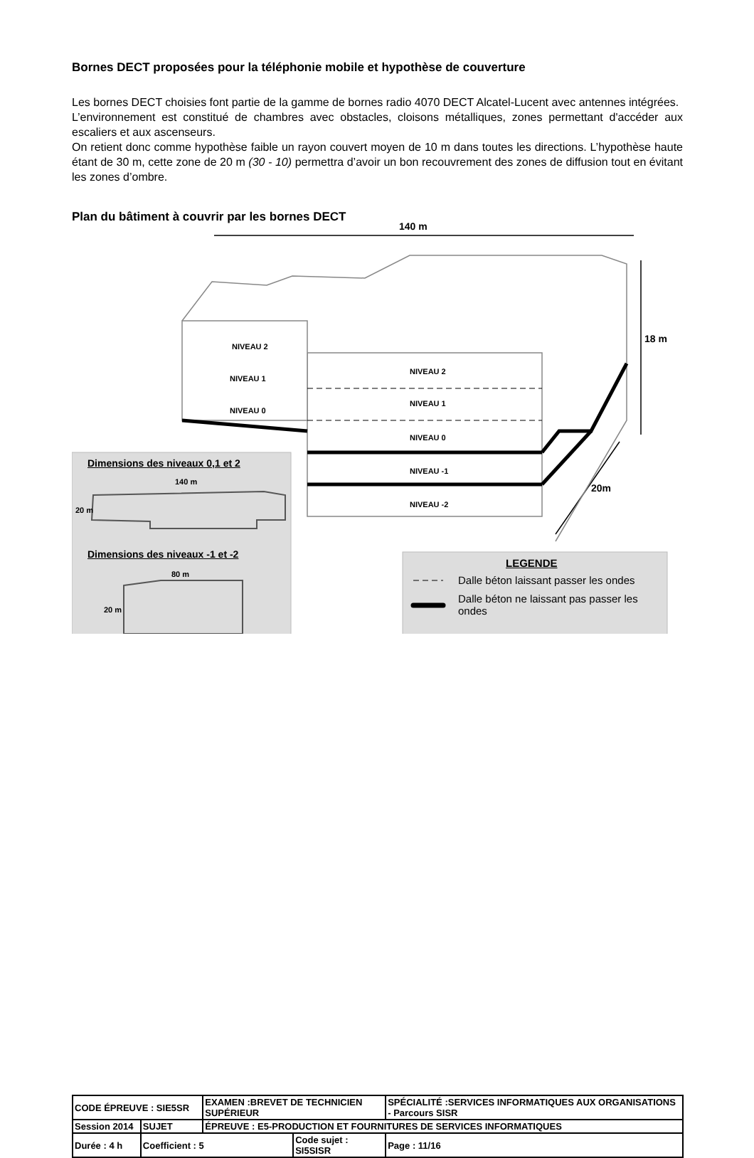Bornes DECT proposées pour la téléphonie mobile et hypothèse de couverture
Les bornes DECT choisies font partie de la gamme de bornes radio 4070 DECT Alcatel-Lucent avec antennes intégrées.
L’environnement est constitué de chambres avec obstacles, cloisons métalliques, zones permettant d'accéder aux escaliers et aux ascenseurs.
On retient donc comme hypothèse faible un rayon couvert moyen de 10 m dans toutes les directions. L’hypothèse haute étant de 30 m, cette zone de 20 m (30 - 10) permettra d’avoir un bon recouvrement des zones de diffusion tout en évitant les zones d’ombre.
Plan du bâtiment à couvrir par les bornes DECT
140 m
18 m
20m
NIVEAU 2
NIVEAU 1
NIVEAU 0
NIVEAU 2
NIVEAU 1
NIVEAU 0
NIVEAU -1
NIVEAU -2
Dimensions des niveaux 0,1 et 2
140 m
20 m
Dimensions des niveaux -1 et -2
80 m
20 m
LEGENDE
Dalle béton laissant passer les ondes
Dalle béton ne laissant pas passer les ondes
| CODE ÉPREUVE : SIE5SR | | EXAMEN :BREVET DE TECHNICIEN SUPÉRIEUR | | SPÉCIALITÉ :SERVICES INFORMATIQUES AUX ORGANISATIONS - Parcours SISR | |
| Session 2014 | SUJET | ÉPREUVE : E5-PRODUCTION ET FOURNITURES DE SERVICES INFORMATIQUES | | | |
| Durée : 4 h | Coefficient : 5 | | Code sujet : SI5SISR | | Page : 11/16 |